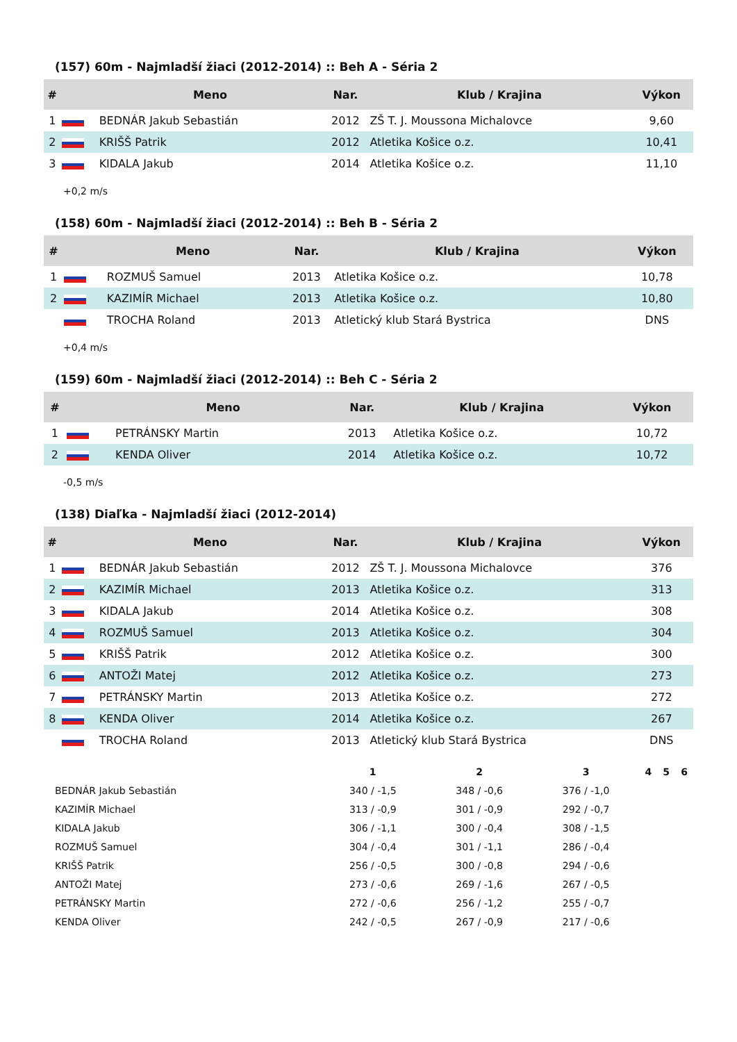(157) 60m - Najmladší žiaci (2012-2014) :: Beh A - Séria 2
| # | | Meno | Nar. | Klub / Krajina | Výkon |
| --- | --- | --- | --- | --- | --- |
| 1 | | BEDNÁR Jakub Sebastián | 2012 | ZŠ T. J. Moussona Michalovce | 9,60 |
| 2 | | KRIŠŠ Patrik | 2012 | Atletika Košice o.z. | 10,41 |
| 3 | | KIDALA Jakub | 2014 | Atletika Košice o.z. | 11,10 |
+0,2 m/s
(158) 60m - Najmladší žiaci (2012-2014) :: Beh B - Séria 2
| # | | Meno | Nar. | Klub / Krajina | Výkon |
| --- | --- | --- | --- | --- | --- |
| 1 | | ROZMUŠ Samuel | 2013 | Atletika Košice o.z. | 10,78 |
| 2 | | KAZIMÍR Michael | 2013 | Atletika Košice o.z. | 10,80 |
| | | TROCHA Roland | 2013 | Atletický klub Stará Bystrica | DNS |
+0,4 m/s
(159) 60m - Najmladší žiaci (2012-2014) :: Beh C - Séria 2
| # | | Meno | Nar. | Klub / Krajina | Výkon |
| --- | --- | --- | --- | --- | --- |
| 1 | | PETRÁNSKY Martin | 2013 | Atletika Košice o.z. | 10,72 |
| 2 | | KENDA Oliver | 2014 | Atletika Košice o.z. | 10,72 |
-0,5 m/s
(138) Diaľka - Najmladší žiaci (2012-2014)
| # | | Meno | Nar. | Klub / Krajina | Výkon |
| --- | --- | --- | --- | --- | --- |
| 1 | | BEDNÁR Jakub Sebastián | 2012 | ZŠ T. J. Moussona Michalovce | 376 |
| 2 | | KAZIMÍR Michael | 2013 | Atletika Košice o.z. | 313 |
| 3 | | KIDALA Jakub | 2014 | Atletika Košice o.z. | 308 |
| 4 | | ROZMUŠ Samuel | 2013 | Atletika Košice o.z. | 304 |
| 5 | | KRIŠŠ Patrik | 2012 | Atletika Košice o.z. | 300 |
| 6 | | ANTOŽI Matej | 2012 | Atletika Košice o.z. | 273 |
| 7 | | PETRÁNSKY Martin | 2013 | Atletika Košice o.z. | 272 |
| 8 | | KENDA Oliver | 2014 | Atletika Košice o.z. | 267 |
| | | TROCHA Roland | 2013 | Atletický klub Stará Bystrica | DNS |
| | 1 | 2 | 3 | 4 | 5 | 6 |
| --- | --- | --- | --- | --- | --- | --- |
| BEDNÁR Jakub Sebastián | 340 / -1,5 | 348 / -0,6 | 376 / -1,0 | | | |
| KAZIMÍR Michael | 313 / -0,9 | 301 / -0,9 | 292 / -0,7 | | | |
| KIDALA Jakub | 306 / -1,1 | 300 / -0,4 | 308 / -1,5 | | | |
| ROZMUŠ Samuel | 304 / -0,4 | 301 / -1,1 | 286 / -0,4 | | | |
| KRIŠŠ Patrik | 256 / -0,5 | 300 / -0,8 | 294 / -0,6 | | | |
| ANTOŽI Matej | 273 / -0,6 | 269 / -1,6 | 267 / -0,5 | | | |
| PETRÁNSKY Martin | 272 / -0,6 | 256 / -1,2 | 255 / -0,7 | | | |
| KENDA Oliver | 242 / -0,5 | 267 / -0,9 | 217 / -0,6 | | | |